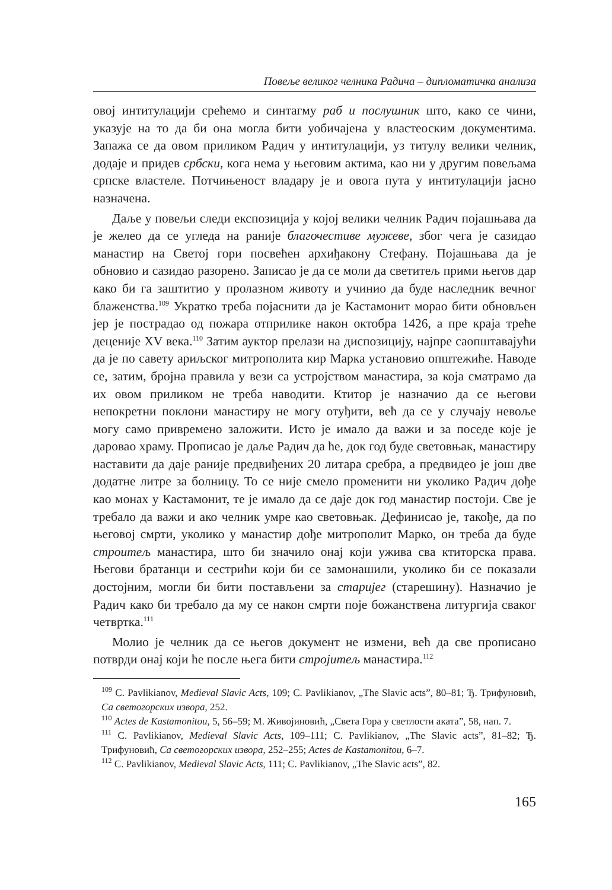Повеље великог челника Радича – дипломатичка анализа
овој интитулацији срећемо и синтагму раб и послушник што, како се чини, указује на то да би она могла бити уобичајена у властеоским документима. Запажа се да овом приликом Радич у интитулацији, уз титулу велики челник, додаје и придев србски, кога нема у његовим актима, као ни у другим повељама српске властеле. Потчињеност владару је и овога пута у интитулацији јасно назначена.
Даље у повељи следи експозиција у којој велики челник Радич појашњава да је желео да се угледа на раније благочестиве мужеве, због чега је сазидао манастир на Светој гори посвећен архиђакону Стефану. Појашњава да је обновио и сазидао разорено. Записао је да се моли да светитељ прими његов дар како би га заштитио у пролазном животу и учинио да буде наследник вечног блаженства.<sup>109</sup> Укратко треба појаснити да је Кастамонит морао бити обновљен јер је пострадао од пожара отприлике након октобра 1426, а пре краја треће деценије XV века.<sup>110</sup> Затим ауктор прелази на диспозицију, најпре саопштавајући да је по савету ариљског митрополита кир Марка установио општежиће. Наводе се, затим, бројна правила у вези са устројством манастира, за која сматрамо да их овом приликом не треба наводити. Ктитор је назначио да се његови непокретни поклони манастиру не могу отуђити, већ да се у случају невоље могу само привремено заложити. Исто је имало да важи и за поседе које је даровао храму. Прописао је даље Радич да ће, док год буде световњак, манастиру наставити да даје раније предвиђених 20 литара сребра, а предвидео је још две додатне литре за болницу. То се није смело променити ни уколико Радич дође као монах у Кастамонит, те је имало да се даје док год манастир постоји. Све је требало да важи и ако челник умре као световњак. Дефинисао је, такође, да по његовој смрти, уколико у манастир дође митрополит Марко, он треба да буде строитељ манастира, што би значило онај који ужива сва ктиторска права. Његови братанци и сестрићи који би се замонашили, уколико би се показали достојним, могли би бити постављени за старијег (старешину). Назначио је Радич како би требало да му се након смрти поје божанствена литургија сваког четвртка.<sup>111</sup>
Молио је челник да се његов документ не измени, већ да све прописано потврди онај који ће после њега бити стројитељ манастира.<sup>112</sup>
<sup>109</sup> C. Pavlikianov, Medieval Slavic Acts, 109; C. Pavlikianov, „The Slavic acts”, 80–81; Ђ. Трифуновић, Са светогорских извора, 252.
<sup>110</sup> Actes de Kastamonitou, 5, 56–59; М. Живојиновић, „Света Гора у светлости аката”, 58, нап. 7.
<sup>111</sup> C. Pavlikianov, Medieval Slavic Acts, 109–111; C. Pavlikianov, „The Slavic acts”, 81–82; Ђ. Трифуновић, Са светогорских извора, 252–255; Actes de Kastamonitou, 6–7.
<sup>112</sup> C. Pavlikianov, Medieval Slavic Acts, 111; C. Pavlikianov, „The Slavic acts”, 82.
165